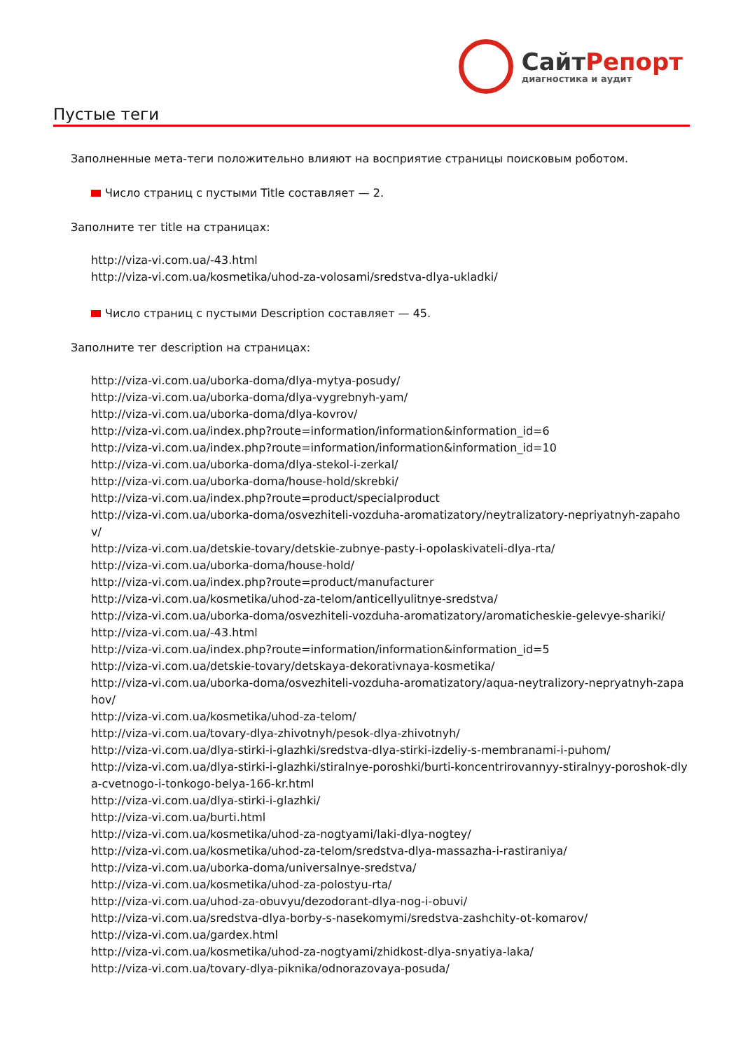СайтРепорт
диагностика и аудит
Пустые теги
Заполненные мета-теги положительно влияют на восприятие страницы поисковым роботом.
Число страниц с пустыми Title составляет — 2.
Заполните тег title на страницах:
http://viza-vi.com.ua/-43.html
http://viza-vi.com.ua/kosmetika/uhod-za-volosami/sredstva-dlya-ukladki/
Число страниц с пустыми Description составляет — 45.
Заполните тег description на страницах:
http://viza-vi.com.ua/uborka-doma/dlya-mytya-posudy/
http://viza-vi.com.ua/uborka-doma/dlya-vygrebnyh-yam/
http://viza-vi.com.ua/uborka-doma/dlya-kovrov/
http://viza-vi.com.ua/index.php?route=information/information&information_id=6
http://viza-vi.com.ua/index.php?route=information/information&information_id=10
http://viza-vi.com.ua/uborka-doma/dlya-stekol-i-zerkal/
http://viza-vi.com.ua/uborka-doma/house-hold/skrebki/
http://viza-vi.com.ua/index.php?route=product/specialproduct
http://viza-vi.com.ua/uborka-doma/osvezhiteli-vozduha-aromatizatory/neytralizatory-nepriyatnyh-zapahov/
http://viza-vi.com.ua/detskie-tovary/detskie-zubnye-pasty-i-opolaskivateli-dlya-rta/
http://viza-vi.com.ua/uborka-doma/house-hold/
http://viza-vi.com.ua/index.php?route=product/manufacturer
http://viza-vi.com.ua/kosmetika/uhod-za-telom/anticellyulitnye-sredstva/
http://viza-vi.com.ua/uborka-doma/osvezhiteli-vozduha-aromatizatory/aromaticheskie-gelevye-shariki/
http://viza-vi.com.ua/-43.html
http://viza-vi.com.ua/index.php?route=information/information&information_id=5
http://viza-vi.com.ua/detskie-tovary/detskaya-dekorativnaya-kosmetika/
http://viza-vi.com.ua/uborka-doma/osvezhiteli-vozduha-aromatizatory/aqua-neytralizory-nepryatnyh-zapahov/
http://viza-vi.com.ua/kosmetika/uhod-za-telom/
http://viza-vi.com.ua/tovary-dlya-zhivotnyh/pesok-dlya-zhivotnyh/
http://viza-vi.com.ua/dlya-stirki-i-glazhki/sredstva-dlya-stirki-izdeliy-s-membranami-i-puhom/
http://viza-vi.com.ua/dlya-stirki-i-glazhki/stiralnye-poroshki/burti-koncentrirovannyy-stiralnyy-poroshok-dlya-cvetnogo-i-tonkogo-belya-166-kr.html
http://viza-vi.com.ua/dlya-stirki-i-glazhki/
http://viza-vi.com.ua/burti.html
http://viza-vi.com.ua/kosmetika/uhod-za-nogtyami/laki-dlya-nogtey/
http://viza-vi.com.ua/kosmetika/uhod-za-telom/sredstva-dlya-massazha-i-rastiraniya/
http://viza-vi.com.ua/uborka-doma/universalnye-sredstva/
http://viza-vi.com.ua/kosmetika/uhod-za-polostyu-rta/
http://viza-vi.com.ua/uhod-za-obuvyu/dezodorant-dlya-nog-i-obuvi/
http://viza-vi.com.ua/sredstva-dlya-borby-s-nasekomymi/sredstva-zashchity-ot-komarov/
http://viza-vi.com.ua/gardex.html
http://viza-vi.com.ua/kosmetika/uhod-za-nogtyami/zhidkost-dlya-snyatiya-laka/
http://viza-vi.com.ua/tovary-dlya-piknika/odnorazovaya-posuda/